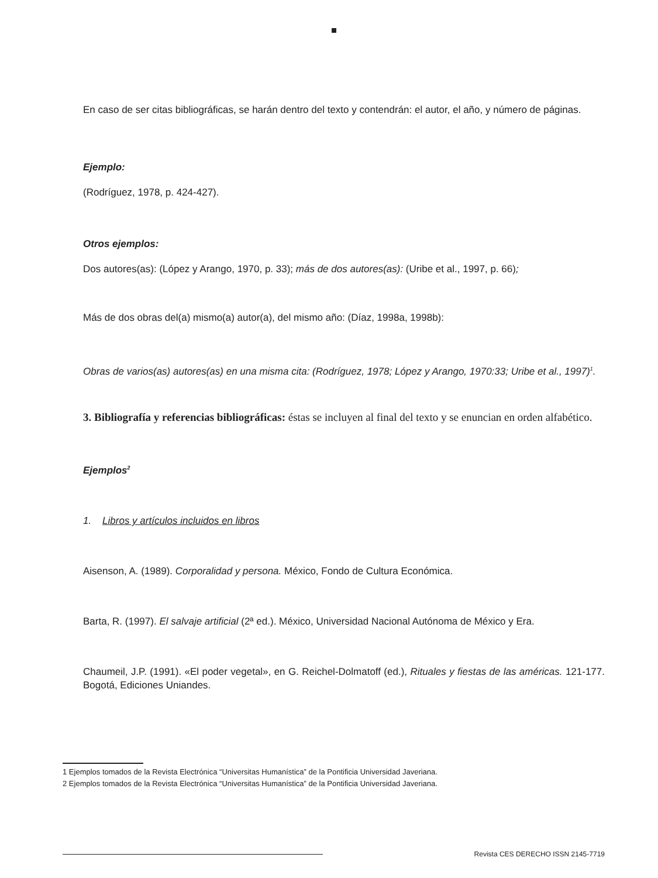En caso de ser citas bibliográficas, se harán dentro del texto y contendrán: el autor, el año, y número de páginas.
Ejemplo:
(Rodríguez, 1978, p. 424-427).
Otros ejemplos:
Dos autores(as): (López y Arango, 1970, p. 33); más de dos autores(as): (Uribe et al., 1997, p. 66);
Más de dos obras del(a) mismo(a) autor(a), del mismo año: (Díaz, 1998a, 1998b):
Obras de varios(as) autores(as) en una misma cita: (Rodríguez, 1978; López y Arango, 1970:33; Uribe et al., 1997)<sup>1</sup>.
3. Bibliografía y referencias bibliográficas: éstas se incluyen al final del texto y se enuncian en orden alfabético.
Ejemplos<sup>2</sup>
1. Libros y artículos incluidos en libros
Aisenson, A. (1989). Corporalidad y persona. México, Fondo de Cultura Económica.
Barta, R. (1997). El salvaje artificial (2ª ed.). México, Universidad Nacional Autónoma de México y Era.
Chaumeil, J.P. (1991). «El poder vegetal», en G. Reichel-Dolmatoff (ed.), Rituales y fiestas de las américas. 121-177. Bogotá, Ediciones Uniandes.
1 Ejemplos tomados de la Revista Electrónica “Universitas Humanística” de la Pontificia Universidad Javeriana.
2 Ejemplos tomados de la Revista Electrónica “Universitas Humanística” de la Pontificia Universidad Javeriana.
Revista CES DERECHO ISSN 2145-7719